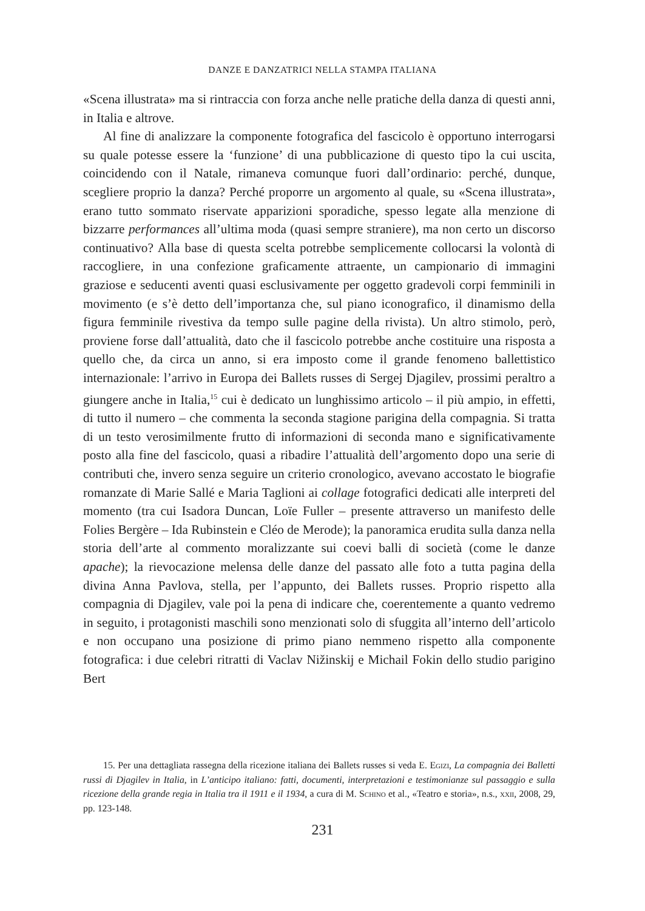DANZE E DANZATRICI NELLA STAMPA ITALIANA
«Scena illustrata» ma si rintraccia con forza anche nelle pratiche della danza di questi anni, in Italia e altrove.
Al fine di analizzare la componente fotografica del fascicolo è opportuno interrogarsi su quale potesse essere la ‘funzione’ di una pubblicazione di questo tipo la cui uscita, coincidendo con il Natale, rimaneva comunque fuori dall’ordinario: perché, dunque, scegliere proprio la danza? Perché proporre un argomento al quale, su «Scena illustrata», erano tutto sommato riservate apparizioni sporadiche, spesso legate alla menzione di bizzarre performances all’ultima moda (quasi sempre straniere), ma non certo un discorso continuativo? Alla base di questa scelta potrebbe semplicemente collocarsi la volontà di raccogliere, in una confezione graficamente attraente, un campionario di immagini graziose e seducenti aventi quasi esclusivamente per oggetto gradevoli corpi femminili in movimento (e s’è detto dell’importanza che, sul piano iconografico, il dinamismo della figura femminile rivestiva da tempo sulle pagine della rivista). Un altro stimolo, però, proviene forse dall’attualità, dato che il fascicolo potrebbe anche costituire una risposta a quello che, da circa un anno, si era imposto come il grande fenomeno ballettistico internazionale: l’arrivo in Europa dei Ballets russes di Sergej Djagilev, prossimi peraltro a giungere anche in Italia,<sup>15</sup> cui è dedicato un lunghissimo articolo – il più ampio, in effetti, di tutto il numero – che commenta la seconda stagione parigina della compagnia. Si tratta di un testo verosimilmente frutto di informazioni di seconda mano e significativamente posto alla fine del fascicolo, quasi a ribadire l’attualità dell’argomento dopo una serie di contributi che, invero senza seguire un criterio cronologico, avevano accostato le biografie romanzate di Marie Sallé e Maria Taglioni ai collage fotografici dedicati alle interpreti del momento (tra cui Isadora Duncan, Loïe Fuller – presente attraverso un manifesto delle Folies Bergère – Ida Rubinstein e Cléo de Merode); la panoramica erudita sulla danza nella storia dell’arte al commento moralizzante sui coevi balli di società (come le danze apache); la rievocazione melensa delle danze del passato alle foto a tutta pagina della divina Anna Pavlova, stella, per l’appunto, dei Ballets russes. Proprio rispetto alla compagnia di Djagilev, vale poi la pena di indicare che, coerentemente a quanto vedremo in seguito, i protagonisti maschili sono menzionati solo di sfuggita all’interno dell’articolo e non occupano una posizione di primo piano nemmeno rispetto alla componente fotografica: i due celebri ritratti di Vaclav Nižinskij e Michail Fokin dello studio parigino Bert
15. Per una dettagliata rassegna della ricezione italiana dei Ballets russes si veda E. Egizi, La compagnia dei Balletti russi di Djagilev in Italia, in L’anticipo italiano: fatti, documenti, interpretazioni e testimonianze sul passaggio e sulla ricezione della grande regia in Italia tra il 1911 e il 1934, a cura di M. Schino et al., «Teatro e storia», n.s., xxii, 2008, 29, pp. 123-148.
231